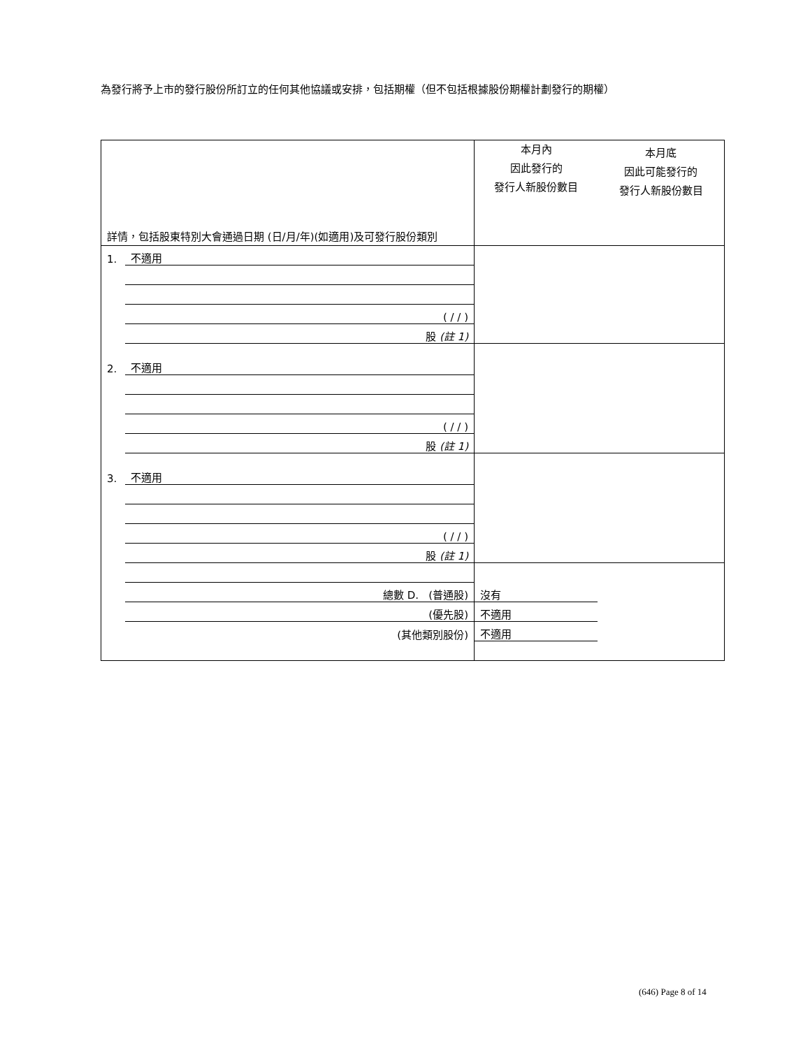為發行將予上市的發行股份所訂立的任何其他協議或安排，包括期權（但不包括根據股份期權計劃發行的期權）
| 詳情，包括股東特別大會通過日期 (日/月/年)(如適用)及可發行股份類別 | | 本月內 因此發行的 發行人新股份數目 | 本月底 因此可能發行的 發行人新股份數目 |
| 1. | 不適用 | | |
| | ( / / ) | | |
| | 股 (註 1) | | |
| 2. | 不適用 | | |
| | ( / / ) | | |
| | 股 (註 1) | | |
| 3. | 不適用 | | |
| | ( / / ) | | |
| | 股 (註 1) | | |
| | 總數 D. (普通股) | 沒有 | |
| | (優先股) | 不適用 | |
| | (其他類別股份) | 不適用 | |
(646) Page 8 of 14